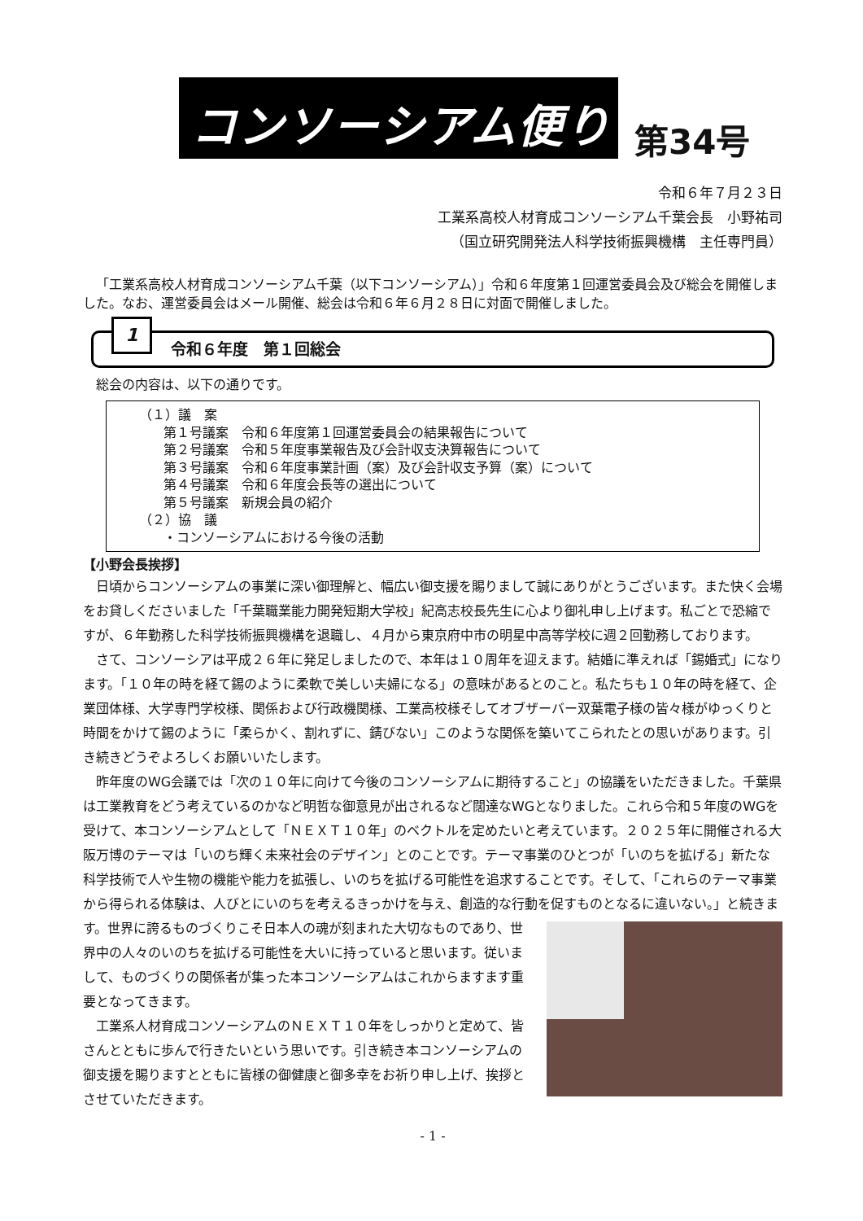コンソーシアム便り 第34号
令和６年７月２３日
工業系高校人材育成コンソーシアム千葉会長　小野祐司
（国立研究開発法人科学技術振興機構　主任専門員）
「工業系高校人材育成コンソーシアム千葉（以下コンソーシアム）」令和６年度第１回運営委員会及び総会を開催しました。なお、運営委員会はメール開催、総会は令和６年６月２８日に対面で開催しました。
1
令和６年度　第１回総会
総会の内容は、以下の通りです。
（１）議　案
第１号議案　令和６年度第１回運営委員会の結果報告について
第２号議案　令和５年度事業報告及び会計収支決算報告について
第３号議案　令和６年度事業計画（案）及び会計収支予算（案）について
第４号議案　令和６年度会長等の選出について
第５号議案　新規会員の紹介
（２）協　議
・コンソーシアムにおける今後の活動
【小野会長挨拶】
日頃からコンソーシアムの事業に深い御理解と、幅広い御支援を賜りまして誠にありがとうございます。また快く会場をお貸しくださいました「千葉職業能力開発短期大学校」紀高志校長先生に心より御礼申し上げます。私ごとで恐縮ですが、６年勤務した科学技術振興機構を退職し、４月から東京府中市の明星中高等学校に週２回勤務しております。
さて、コンソーシアは平成２６年に発足しましたので、本年は１０周年を迎えます。結婚に準えれば「錫婚式」になります。「１０年の時を経て錫のように柔軟で美しい夫婦になる」の意味があるとのこと。私たちも１０年の時を経て、企業団体様、大学専門学校様、関係および行政機関様、工業高校様そしてオブザーバー双葉電子様の皆々様がゆっくりと時間をかけて錫のように「柔らかく、割れずに、錆びない」このような関係を築いてこられたとの思いがあります。引き続きどうぞよろしくお願いいたします。
昨年度のWG会議では「次の１０年に向けて今後のコンソーシアムに期待すること」の協議をいただきました。千葉県は工業教育をどう考えているのかなど明哲な御意見が出されるなど闊達なWGとなりました。これら令和５年度のWGを受けて、本コンソーシアムとして「ＮＥＸＴ１０年」のベクトルを定めたいと考えています。２０２５年に開催される大阪万博のテーマは「いのち輝く未来社会のデザイン」とのことです。テーマ事業のひとつが「いのちを拡げる」新たな科学技術で人や生物の機能や能力を拡張し、いのちを拡げる可能性を追求することです。そして、「これらのテーマ事業から得られる体験は、人びとにいのちを考えるきっかけを与え、創造的な行動を促すものとなるに違いない。」と続きます。世界に誇 るものづくりこそ日本人の魂が刻まれた大切なものであり、世界中の人々のいのちを拡げる可能性を大いに持っていると思います。従いまして、ものづくりの関係者が集った本コンソーシアムはこれからますます重要となってきます。
工業系人材育成コンソーシアムのＮＥＸＴ１０年をしっかりと定めて、皆さんとともに歩んで行きたいという思いです。引き続き本コンソーシアムの御支援を賜りますとともに皆様の御健康と御多幸をお祈り申し上げ、挨拶とさせていただきます。
- 1 -